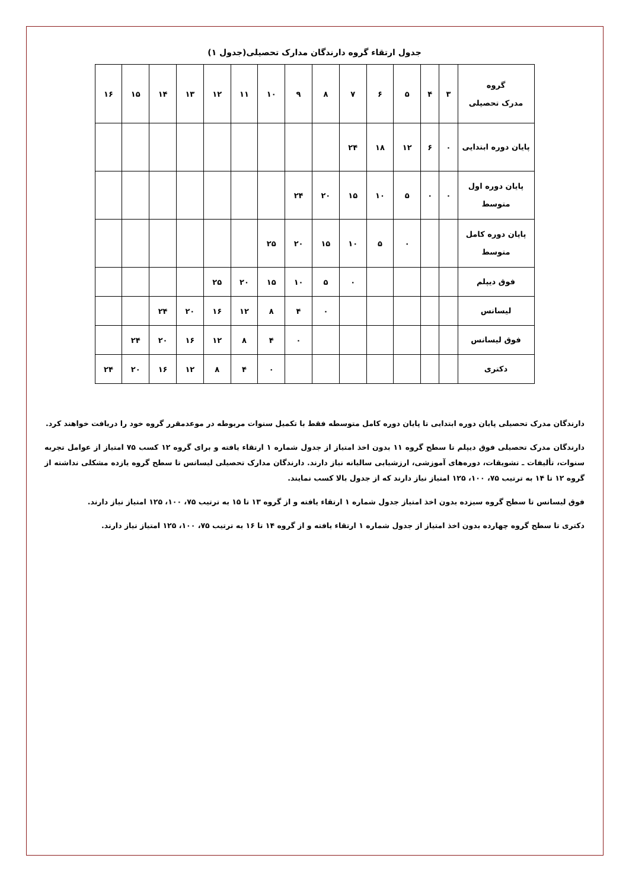جدول ارتقاء گروه دارندگان مدارک تحصیلی(جدول ۱)
| گروه مدرک تحصیلی | ۳ | ۴ | ۵ | ۶ | ۷ | ۸ | ۹ | ۱۰ | ۱۱ | ۱۲ | ۱۳ | ۱۴ | ۱۵ | ۱۶ |
| --- | --- | --- | --- | --- | --- | --- | --- | --- | --- | --- | --- | --- | --- | --- |
| پایان دوره ابتدایی | ۰ | ۶ | ۱۲ | ۱۸ | ۲۴ | | | | | | | | | |
| پایان دوره اول متوسط | ۰ | ۰ | ۵ | ۱۰ | ۱۵ | ۲۰ | ۲۴ | | | | | | | |
| پایان دوره کامل متوسط | | | ۰ | ۵ | ۱۰ | ۱۵ | ۲۰ | ۲۵ | | | | | | |
| فوق دیپلم | | | | | ۰ | ۵ | ۱۰ | ۱۵ | ۲۰ | ۲۵ | | | | |
| لیسانس | | | | | | ۰ | ۴ | ۸ | ۱۲ | ۱۶ | ۲۰ | ۲۴ | | |
| فوق لیسانس | | | | | | | ۰ | ۴ | ۸ | ۱۲ | ۱۶ | ۲۰ | ۲۴ | |
| دکتری | | | | | | | | ۰ | ۴ | ۸ | ۱۲ | ۱۶ | ۲۰ | ۲۴ |
دارندگان مدرک تحصیلی پایان دوره ابتدایی تا پایان دوره کامل متوسطه فقط با تکمیل سنوات مربوطه در موعدمقرر گروه خود را دریافت خواهند کرد.
دارندگان مدرک تحصیلی فوق دیپلم تا سطح گروه ۱۱ بدون اخذ امتیاز از جدول شماره ۱ ارتقاء یافته و برای گروه ۱۲ کسب ۷۵ امتیاز از عوامل تجربه سنوات، تألیفات ـ تشویقات، دوره‌های آموزشی، ارزشیابی سالیانه نیاز دارند. دارندگان مدارک تحصیلی لیسانس تا سطح گروه یازده مشکلی نداشته از گروه ۱۲ تا ۱۴ به ترتیب ۷۵، ۱۰۰، ۱۲۵ امتیاز نیاز دارند که از جدول بالا کسب نمایند.
فوق لیسانس تا سطح گروه سیزده بدون اخذ امتیاز جدول شماره ۱ ارتقاء یافته و از گروه ۱۳ تا ۱۵ به ترتیب ۷۵، ۱۰۰، ۱۲۵ امتیاز نیاز دارند.
دکتری تا سطح گروه چهارده بدون اخذ امتیاز از جدول شماره ۱ ارتقاء یافته و از گروه ۱۴ تا ۱۶ به ترتیب ۷۵، ۱۰۰، ۱۲۵ امتیاز نیاز دارند.